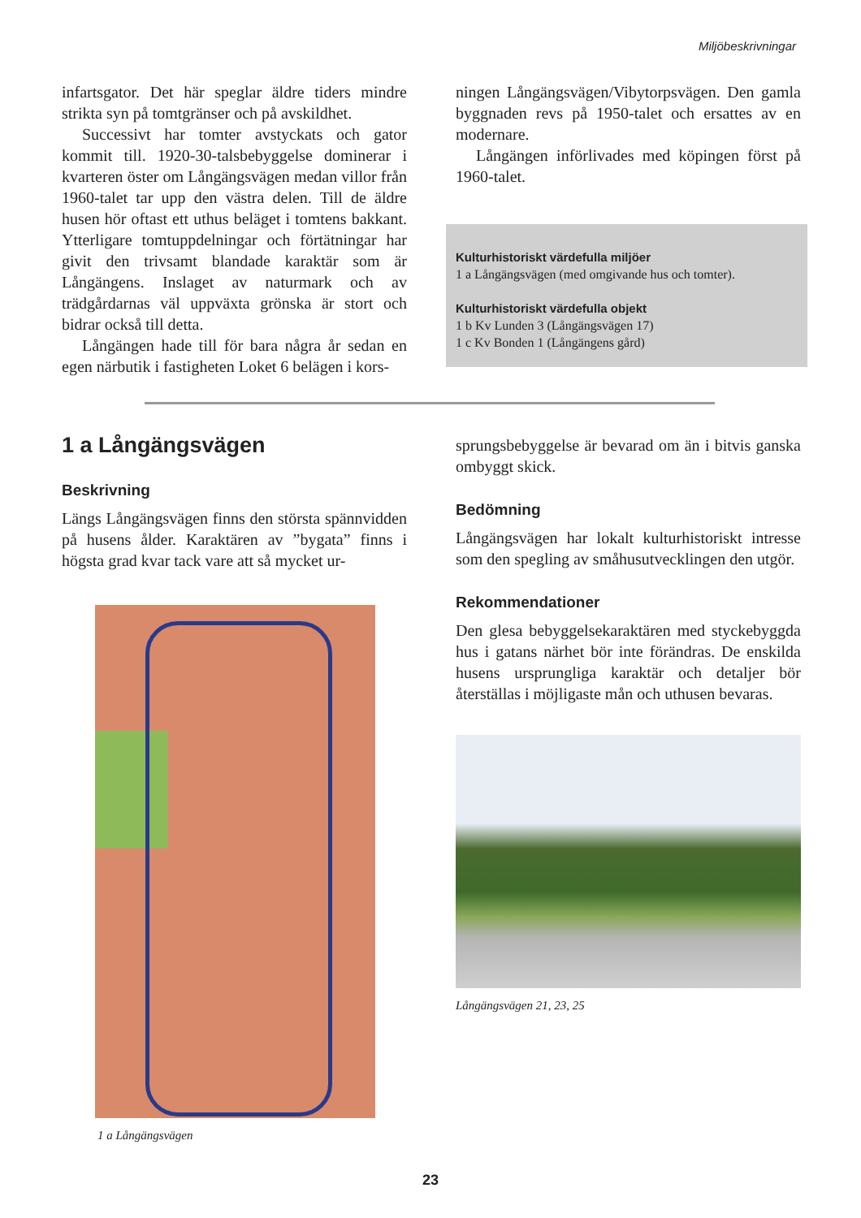Miljöbeskrivningar
infartsgator. Det här speglar äldre tiders mindre strikta syn på tomtgränser och på avskildhet.
Successivt har tomter avstyckats och gator kommit till. 1920-30-talsbebyggelse dominerar i kvarteren öster om Långängsvägen medan villor från 1960-talet tar upp den västra delen. Till de äldre husen hör oftast ett uthus beläget i tomtens bakkant. Ytterligare tomtuppdelningar och förtätningar har givit den trivsamt blandade karaktär som är Långängens. Inslaget av naturmark och av trädgårdarnas väl uppväxta grönska är stort och bidrar också till detta.
Långängen hade till för bara några år sedan en egen närbutik i fastigheten Loket 6 belägen i kors-
ningen Långängsvägen/Vibytorpsvägen. Den gamla byggnaden revs på 1950-talet och ersattes av en modernare.
Långängen införlivades med köpingen först på 1960-talet.
Kulturhistoriskt värdefulla miljöer
1 a Långängsvägen (med omgivande hus och tomter).
Kulturhistoriskt värdefulla objekt
1 b Kv Lunden 3 (Långängsvägen 17)
1 c Kv Bonden 1 (Långängens gård)
1 a Långängsvägen
Beskrivning
Längs Långängsvägen finns den största spännvidden på husens ålder. Karaktären av ”bygata” finns i högsta grad kvar tack vare att så mycket ur-
1 a Långängsvägen
sprungsbebyggelse är bevarad om än i bitvis ganska ombyggt skick.
Bedömning
Långängsvägen har lokalt kulturhistoriskt intresse som den spegling av småhusutvecklingen den utgör.
Rekommendationer
Den glesa bebyggelsekaraktären med styckebyggda hus i gatans närhet bör inte förändras. De enskilda husens ursprungliga karaktär och detaljer bör återställas i möjligaste mån och uthusen bevaras.
Långängsvägen 21, 23, 25
23